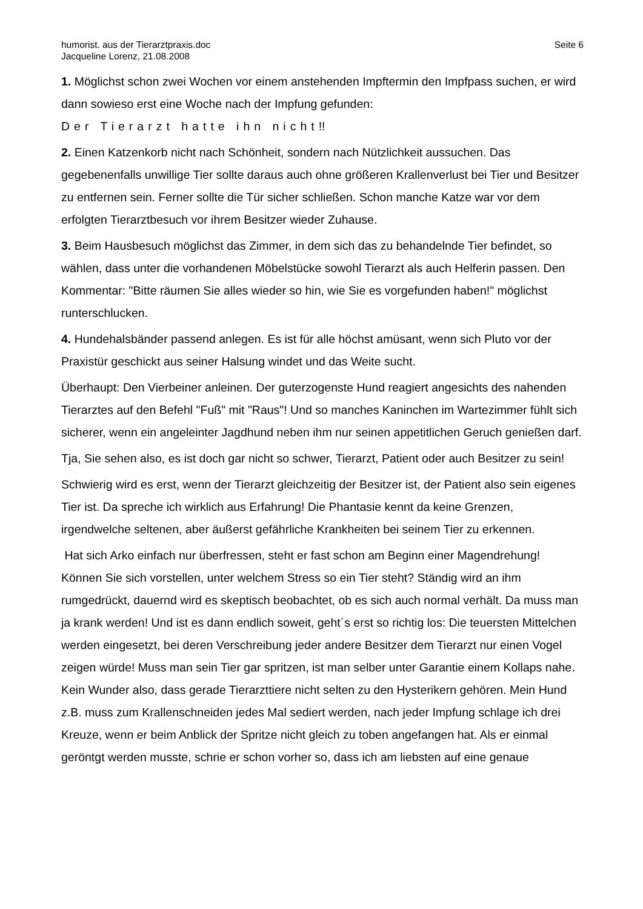humorist. aus der Tierarztpraxis.doc
Jacqueline Lorenz, 21.08.2008
Seite 6
1. Möglichst schon zwei Wochen vor einem anstehenden Impftermin den Impfpass suchen, er wird dann sowieso erst eine Woche nach der Impfung gefunden:
Der Tierarzt hatte ihn nicht!!
2. Einen Katzenkorb nicht nach Schönheit, sondern nach Nützlichkeit aussuchen. Das gegebenenfalls unwillige Tier sollte daraus auch ohne größeren Krallenverlust bei Tier und Besitzer zu entfernen sein. Ferner sollte die Tür sicher schließen. Schon manche Katze war vor dem erfolgten Tierarztbesuch vor ihrem Besitzer wieder Zuhause.
3. Beim Hausbesuch möglichst das Zimmer, in dem sich das zu behandelnde Tier befindet, so wählen, dass unter die vorhandenen Möbelstücke sowohl Tierarzt als auch Helferin passen. Den Kommentar: "Bitte räumen Sie alles wieder so hin, wie Sie es vorgefunden haben!" möglichst runterschlucken.
4. Hundehalsbänder passend anlegen. Es ist für alle höchst amüsant, wenn sich Pluto vor der Praxistür geschickt aus seiner Halsung windet und das Weite sucht.
Überhaupt: Den Vierbeiner anleinen. Der guterzogenste Hund reagiert angesichts des nahenden Tierarztes auf den Befehl "Fuß" mit "Raus"! Und so manches Kaninchen im Wartezimmer fühlt sich sicherer, wenn ein angeleinter Jagdhund neben ihm nur seinen appetitlichen Geruch genießen darf.
Tja, Sie sehen also, es ist doch gar nicht so schwer, Tierarzt, Patient oder auch Besitzer zu sein!
Schwierig wird es erst, wenn der Tierarzt gleichzeitig der Besitzer ist, der Patient also sein eigenes Tier ist. Da spreche ich wirklich aus Erfahrung! Die Phantasie kennt da keine Grenzen, irgendwelche seltenen, aber äußerst gefährliche Krankheiten bei seinem Tier zu erkennen.
Hat sich Arko einfach nur überfressen, steht er fast schon am Beginn einer Magendrehung! Können Sie sich vorstellen, unter welchem Stress so ein Tier steht? Ständig wird an ihm rumgedrückt, dauernd wird es skeptisch beobachtet, ob es sich auch normal verhält. Da muss man ja krank werden! Und ist es dann endlich soweit, geht´s erst so richtig los: Die teuersten Mittelchen werden eingesetzt, bei deren Verschreibung jeder andere Besitzer dem Tierarzt nur einen Vogel zeigen würde! Muss man sein Tier gar spritzen, ist man selber unter Garantie einem Kollaps nahe. Kein Wunder also, dass gerade Tierarzttiere nicht selten zu den Hysterikern gehören. Mein Hund z.B. muss zum Krallenschneiden jedes Mal sediert werden, nach jeder Impfung schlage ich drei Kreuze, wenn er beim Anblick der Spritze nicht gleich zu toben angefangen hat. Als er einmal geröntgt werden musste, schrie er schon vorher so, dass ich am liebsten auf eine genaue